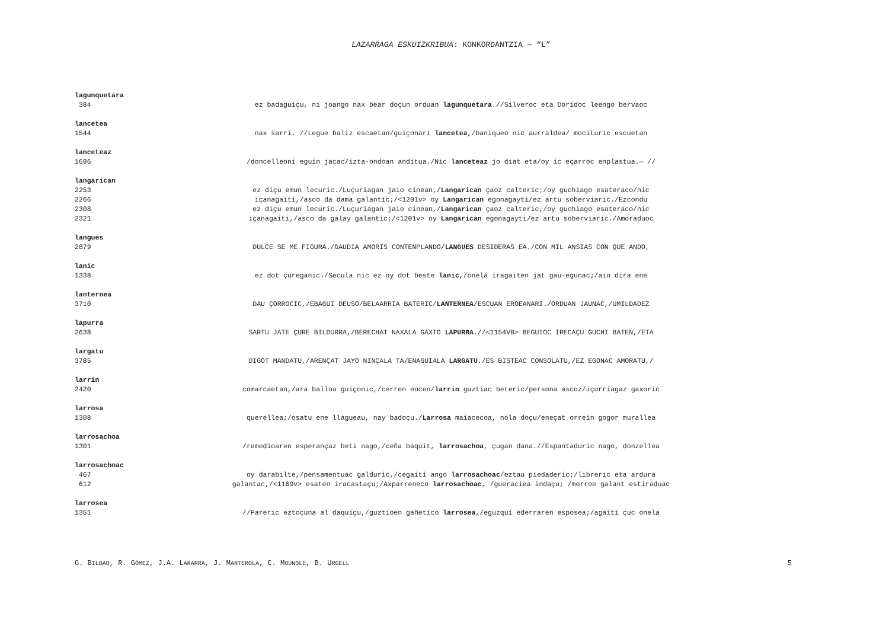LAZARRAGA ESKUIZKRIBUA: KONKORDANTZIA — “L”
lagunquetara
384 ez badaguiçu, ni joango nax bear doçun orduan lagunquetara.//Silveroc eta Doridoc leengo bervaoc
lancetea
1544 nax sarri. //Legue baliz escaetan/guiçonari lancetea,/baniqueo nic aurraldea/ mocituric escuetan
lanceteaz
1696 /doncelleoni eguin jacac/izta-ondoan anditua./Nic lanceteaz jo diat eta/oy ic eçarroc enplastua.— //
langarican
2253 ez diçu emun lecuric./Luçuriagan jaio cinean,/Langarican çaoz calteric;/oy guchiago esateraco/nic
2266 içanagaiti,/asco da dama galantic;/<1201v> oy Langarican egonagayti/ez artu soberviaric./Ezcondu
2308 ez diçu emun lecuric./Luçuriagan jaio cinean,/Langarican çaoz calteric;/oy guchiago esateraco/nic
2321 içanagaiti,/asco da galay galantic;/<1201v> oy Langarican egonagayti/ez artu soberviaric./Amoraduoc
langues
2879 DULCE SE ME FIGURA./GAUDIA AMORIS CONTENPLANDO/LANGUES DESIDERAS EA./CON MIL ANSIAS CON QUE ANDO,
lanic
1338 ez dot çureganic./Secula nic ez oy dot beste lanic,/onela iragaiten jat gau-egunac;/ain dira ene
lanternea
3710 DAU ÇORROCIC,/EBAGUI DEUSO/BELAARRIA BATERIC/LANTERNEA/ESCUAN EROEANARI./ORDUAN JAUNAC,/UMILDADEZ
lapurra
2638 SARTU JATE ÇURE BILDURRA,/BERECHAT NAXALA GAXTO LAPURRA.//<1154VB> BEGUIOC IRECAÇU GUCHI BATEN,/ETA
largatu
3785 DIGOT MANDATU,/ARENÇAT JAYO NINÇALA TA/ENAGUIALA LARGATU./ES BISTEAC CONSOLATU,/EZ EGONAC AMORATU,/
larrin
2420 comarcaetan,/ara balloa guiçonic,/cerren eocen/larrin guztiac beteric/persona ascoz/içurriagaz gaxoric
larrosa
1308 querellea;/osatu ene llagueau, nay badoçu./Larrosa maiacecoa, nola doçu/eneçat orrein gogor murallea
larrosachoa
1301 /remedioaren esperançaz beti nago,/ceña baquit, larrosachoa, çugan dana.//Espantaduric nago, donzellea
larrosachoac
467 oy darabilte,/pensamentuac galduric,/cegaiti ango larrosachoac/eztau piedaderic;/libreric eta ardura
612 galantac,/<1169v> esaten iracastaçu;/Axparreneco larrosachoac, /gueraciea indaçu; /morroe galant estiraduac
larrosea
1351 //Pareric eztoçuna al daquiçu,/guztioen gañetico larrosea,/eguzqui ederraren esposea;/agaiti çuc onela
G. BILBAO, R. GÓMEZ, J.A. LAKARRA, J. MANTEROLA, C. MOUNOLE, B. URGELL 5